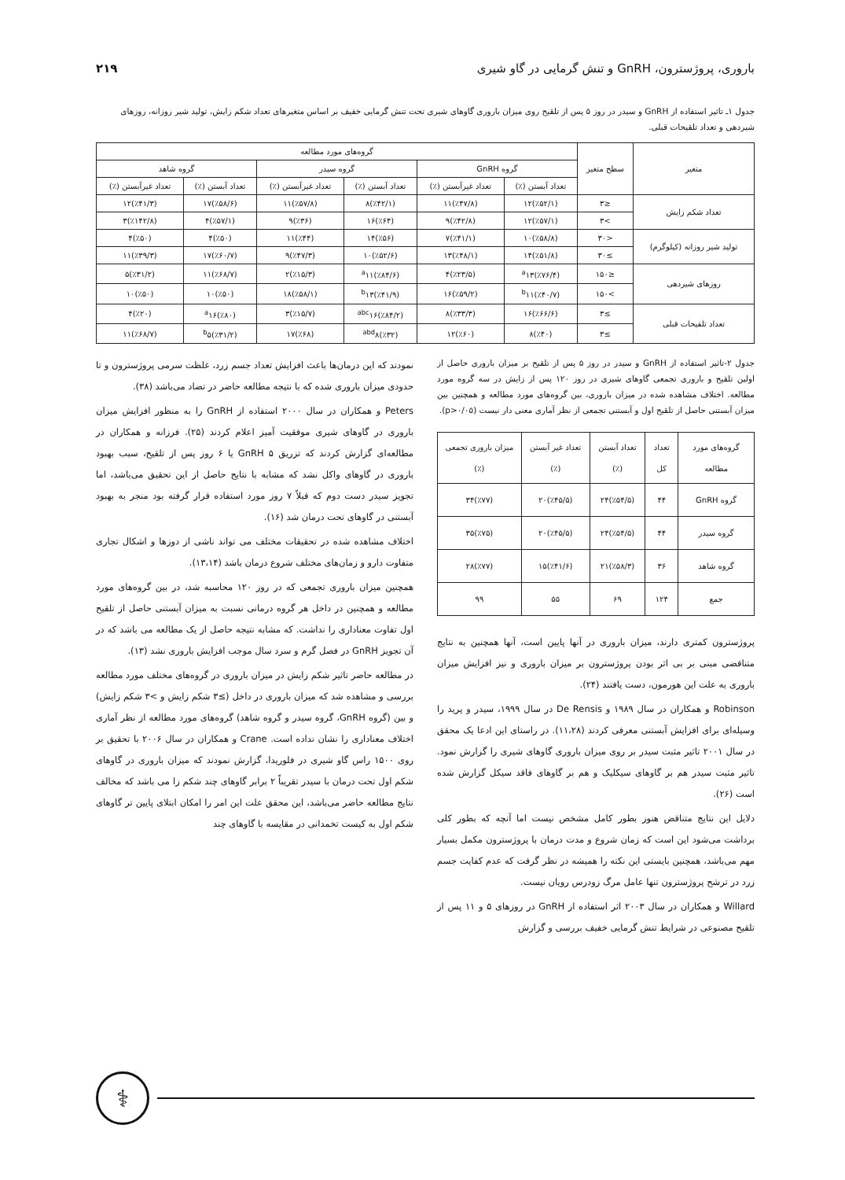باروری، پروژسترون، GnRH و تنش گرمایی در گاو شیری ۲۱۹
جدول ۱ـ تاثیر استفاده از GnRH و سیدر در روز ۵ پس از تلقیح روی میزان باروری گاوهای شیری تحت تنش گرمایی خفیف بر اساس متغیرهای تعداد شکم زایش، تولید شیر روزانه، روزهای شیردهی و تعداد تلقیحات قبلی.
| متغیر | سطح متغیر | گروه‌های مورد مطالعه | | | | | |
| --- | --- | --- | --- | --- | --- | --- | --- |
| | | گروه GnRH | | گروه سیدر | | گروه شاهد | |
| | | تعداد آبستن (٪) | تعداد غیرآبستن (٪) | تعداد آبستن (٪) | تعداد غیرآبستن (٪) | تعداد آبستن (٪) | تعداد غیرآبستن (٪) |
| تعداد شکم زایش | ≤۳ | (٪۵۲/۱)۱۲ | (٪۴۷/۸)۱۱ | (٪۴۲/۱)۸ | (٪۵۷/۸)۱۱ | (٪۵۸/۶)۱۷ | (٪۴۱/۳)۱۲ |
| | >۳ | (٪۵۷/۱)۱۲ | (٪۴۲/۸)۹ | (٪۶۴)۱۶ | (٪۳۶)۹ | (٪۵۷/۱)۴ | (٪۱۴۲/۸)۳ |
| تولید شیر روزانه (کیلوگرم) | <۳۰ | (٪۵۸/۸)۱۰ | (٪۴۱/۱)۷ | (٪۵۶)۱۴ | (٪۴۴)۱۱ | (٪۵۰)۴ | (٪۵۰)۴ |
| | ≥۳۰ | (٪۵۱/۸)۱۴ | (٪۴۸/۱)۱۳ | (٪۵۲/۶)۱۰ | (٪۴۷/۳)۹ | (٪۶۰/۷)۱۷ | (٪۳۹/۳)۱۱ |
| روزهای شیردهی | ≤۱۵۰ | (٪۷۶/۴)<sup>a</sup>۱۳ | (٪۲۳/۵)۴ | (٪۸۴/۶)<sup>a</sup>۱۱ | (٪۱۵/۳)۲ | (٪۶۸/۷)۱۱ | (٪۳۱/۲)۵ |
| | >۱۵۰ | (٪۴۰/۷)<sup>b</sup>۱۱ | (٪۵۹/۲)۱۶ | (٪۴۱/۹)<sup>b</sup>۱۳ | (٪۵۸/۱)۱۸ | (٪۵۰)۱۰ | (٪۵۰)۱۰ |
| تعداد تلقیحات قبلی | ≥۳ | (٪۶۶/۶)۱۶ | (٪۳۳/۳)۸ | (٪۸۴/۲)<sup>abc</sup>۱۶ | (٪۱۵/۷)۳ | (٪۸۰)<sup>a</sup>۱۶ | (٪۲۰)۴ |
| | ≥۳ | (٪۴۰)۸ | (٪۶۰)۱۲ | (٪۳۲)<sup>abd</sup>۸ | (٪۶۸)۱۷ | (٪۳۱/۲)<sup>b</sup>۵ | (٪۶۸/۷)۱۱ |
جدول ۲-تاثیر استفاده از GnRH و سیدر در روز ۵ پس از تلقیح بر میزان باروری حاصل از اولین تلقیح و باروری تجمعی گاوهای شیری در روز ۱۲۰ پس از زایش در سه گروه مورد مطالعه. اختلاف مشاهده شده در میزان باروری، بین گروه‌های مورد مطالعه و همچنین بین میزان آبستنی حاصل از تلقیح اول و آبستنی تجمعی از نظر آماری معنی دار نیست (p>۰/۰۵).
| گروه‌های مورد مطالعه | تعداد کل | تعداد آبستن (٪) | تعداد غیر آبستن (٪) | میزان باروری تجمعی (٪) |
| --- | --- | --- | --- | --- |
| گروه GnRH | ۴۴ | (٪۵۴/۵)۲۴ | (٪۴۵/۵)۲۰ | (٪۷۷)۳۴ |
| گروه سیدر | ۴۴ | (٪۵۴/۵)۲۴ | (٪۴۵/۵)۲۰ | (٪۷۵)۳۵ |
| گروه شاهد | ۳۶ | (٪۵۸/۳)۲۱ | (٪۴۱/۶)۱۵ | (٪۷۷)۲۸ |
| جمع | ۱۲۴ | ۶۹ | ۵۵ | ۹۹ |
پروژسترون کمتری دارند، میزان باروری در آنها پایین است، آنها همچنین به نتایج متناقضی مبنی بر بی اثر بودن پروژسترون بر میزان باروری و نیز افزایش میزان باروری به علت این هورمون، دست یافتند (۲۴).
Robinson و همکاران در سال ۱۹۸۹ و De Rensis در سال ۱۹۹۹، سیدر و پرید را وسیله‌ای برای افزایش آبستنی معرفی کردند (۱۱،۲۸). در راستای این ادعا یک محقق در سال ۲۰۰۱ تاثیر مثبت سیدر بر روی میزان باروری گاوهای شیری را گزارش نمود. تاثیر مثبت سیدر هم بر گاوهای سیکلیک و هم بر گاوهای فاقد سیکل گزارش شده است (۲۶).
دلایل این نتایج متناقض هنوز بطور کامل مشخص نیست اما آنچه که بطور کلی برداشت می‌شود این است که زمان شروع و مدت درمان با پروژسترون مکمل بسیار مهم می‌باشد، همچنین بایستی این نکته را همیشه در نظر گرفت که عدم کفایت جسم زرد در ترشح پروژسترون تنها عامل مرگ زودرس رویان نیست.
Willard و همکاران در سال ۲۰۰۳ اثر استفاده از GnRH در روزهای ۵ و ۱۱ پس از تلقیح مصنوعی در شرایط تنش گرمایی خفیف بررسی و گزارش
نمودند که این درمان‌ها باعث افزایش تعداد جسم زرد، غلظت سرمی پروژسترون و تا حدودی میزان باروری شده که با نتیجه مطالعه حاضر در تضاد می‌باشد (۳۸).
Peters و همکاران در سال ۲۰۰۰ استفاده از GnRH را به منظور افزایش میزان باروری در گاوهای شیری موفقیت آمیز اعلام کردند (۲۵). فرزانه و همکاران در مطالعه‌ای گزارش کردند که تزریق GnRH ۵ یا ۶ روز پس از تلقیح، سبب بهبود باروری در گاوهای واکل نشد که مشابه با نتایج حاصل از این تحقیق می‌باشد، اما تجویز سیدر دست دوم که قبلاً ۷ روز مورد استفاده قرار گرفته بود منجر به بهبود آبستنی در گاوهای تحت درمان شد (۱۶).
اختلاف مشاهده شده در تحقیقات مختلف می تواند ناشی از دوزها و اشکال تجاری متفاوت دارو و زمان‌های مختلف شروع درمان باشد (۱۳،۱۴).
همچنین میزان باروری تجمعی که در روز ۱۲۰ محاسبه شد، در بین گروه‌های مورد مطالعه و همچنین در داخل هر گروه درمانی نسبت به میزان آبستنی حاصل از تلقیح اول تفاوت معناداری را نداشت. که مشابه نتیجه حاصل از یک مطالعه می باشد که در آن تجویز GnRH در فصل گرم و سرد سال موجب افزایش باروری نشد (۱۳).
در مطالعه حاضر تاثیر شکم زایش در میزان باروری در گروه‌های مختلف مورد مطالعه بررسی و مشاهده شد که میزان باروری در داخل (≥۳ شکم زایش و >۳ شکم زایش) و بین (گروه GnRH، گروه سیدر و گروه شاهد) گروه‌های مورد مطالعه از نظر آماری اختلاف معناداری را نشان نداده است. Crane و همکاران در سال ۲۰۰۶ با تحقیق بر روی ۱۵۰۰ راس گاو شیری در فلوریدا، گزارش نمودند که میزان باروری در گاوهای شکم اول تحت درمان با سیدر تقریباً ۲ برابر گاوهای چند شکم زا می باشد که مخالف نتایج مطالعه حاضر می‌باشد، این محقق علت این امر را امکان ابتلای پایین تر گاوهای شکم اول به کیست تخمدانی در مقایسه با گاوهای چند
⚕